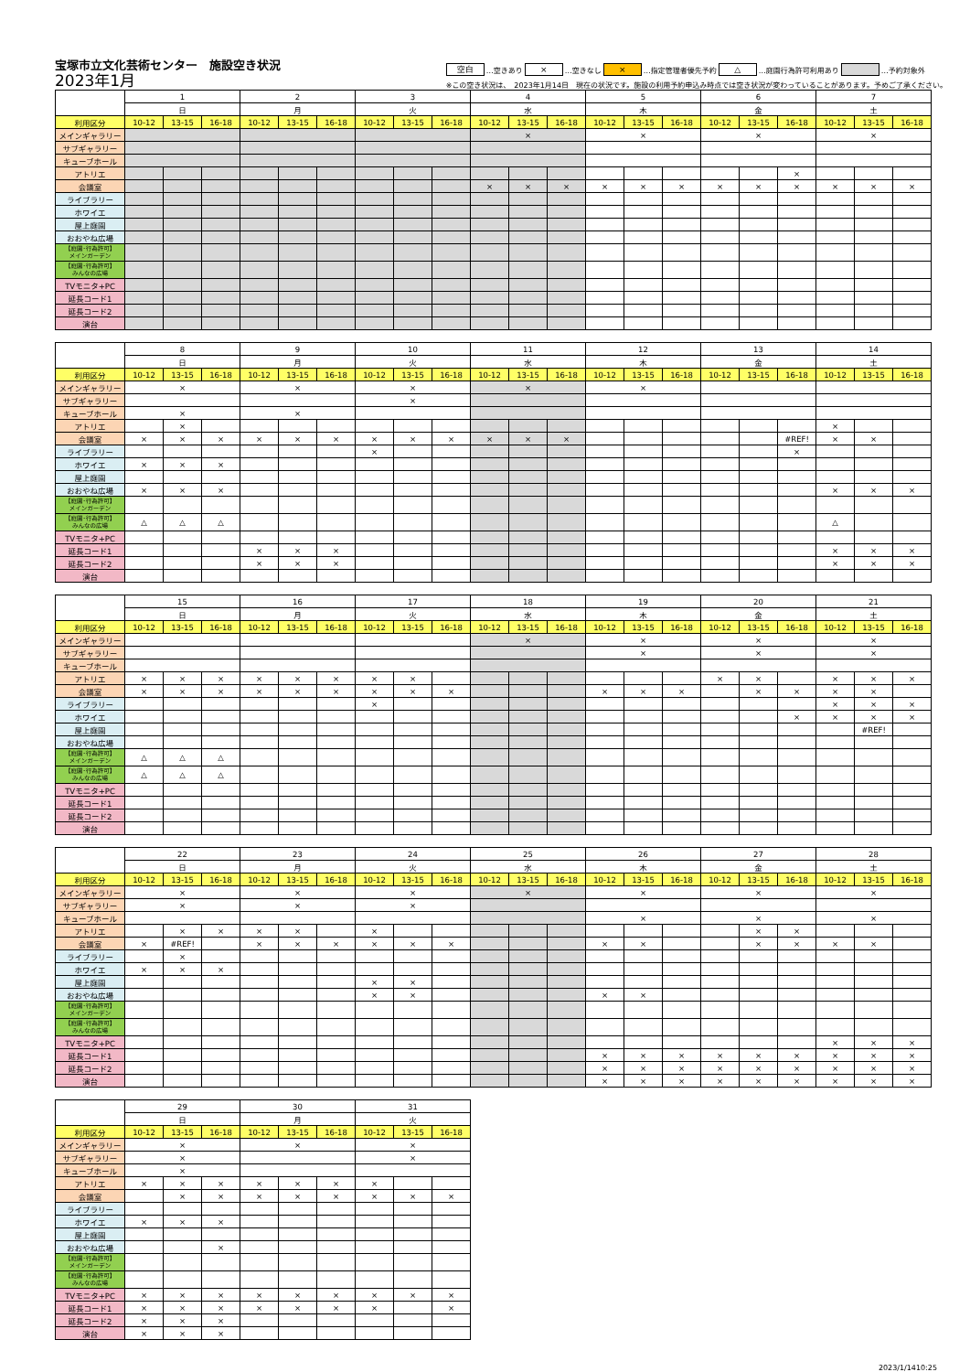宝塚市立文化芸術センター　施設空き状況
2023年1月
空白 …空きあり × …空きなし × …指定管理者優先予約 △ …庭園行為許可利用あり …予約対象外
※この空き状況は、　2023年1月14日　現在の状況です。施設の利用予約申込み時点では空き状況が変わっていることがあります。予めご了承ください。
| | 1 | | | 2 | | | 3 | | | 4 | | | 5 | | | 6 | | | 7 | | |
| | 日 | | | 月 | | | 火 | | | 水 | | | 木 | | | 金 | | | 土 | | |
| 利用区分 | 10-12 | 13-15 | 16-18 | 10-12 | 13-15 | 16-18 | 10-12 | 13-15 | 16-18 | 10-12 | 13-15 | 16-18 | 10-12 | 13-15 | 16-18 | 10-12 | 13-15 | 16-18 | 10-12 | 13-15 | 16-18 |
| メインギャラリー | | | | | | | | | | × | | | × | | | × | | | × | | |
| サブギャラリー | | | | | | | | | | | | | | | | | | | | | |
| キューブホール | | | | | | | | | | | | | | | | | | | | | |
| アトリエ | | | | | | | | | | | | | | | | | | × | | | |
| 会議室 | | | | | | | | | | × | × | × | × | × | × | × | × | × | × | × | × |
| ライブラリー | | | | | | | | | | | | | | | | | | | | | |
| ホワイエ | | | | | | | | | | | | | | | | | | | | | |
| 屋上庭園 | | | | | | | | | | | | | | | | | | | | | |
| おおやね広場 | | | | | | | | | | | | | | | | | | | | | |
| 【庭園･行為許可】 メインガーデン | | | | | | | | | | | | | | | | | | | | | |
| 【庭園･行為許可】 みんなの広場 | | | | | | | | | | | | | | | | | | | | | |
| TVモニタ+PC | | | | | | | | | | | | | | | | | | | | | |
| 延長コード1 | | | | | | | | | | | | | | | | | | | | | |
| 延長コード2 | | | | | | | | | | | | | | | | | | | | | |
| 演台 | | | | | | | | | | | | | | | | | | | | | |
| | 8 | | | 9 | | | 10 | | | 11 | | | 12 | | | 13 | | | 14 | | |
| | 日 | | | 月 | | | 火 | | | 水 | | | 木 | | | 金 | | | 土 | | |
| 利用区分 | 10-12 | 13-15 | 16-18 | 10-12 | 13-15 | 16-18 | 10-12 | 13-15 | 16-18 | 10-12 | 13-15 | 16-18 | 10-12 | 13-15 | 16-18 | 10-12 | 13-15 | 16-18 | 10-12 | 13-15 | 16-18 |
| メインギャラリー | × | | | × | | | × | | | × | | | × | | | | | | | | |
| サブギャラリー | | | | | | | × | | | | | | | | | | | | | | |
| キューブホール | × | | | × | | | | | | | | | | | | | | | | | |
| アトリエ | | × | | | | | | | | | | | | | | | | | × | | |
| 会議室 | × | × | × | × | × | × | × | × | × | × | × | × | | | | | | #REF! | × | × | |
| ライブラリー | | | | | | | × | | | | | | | | | | | × | | | |
| ホワイエ | × | × | × | | | | | | | | | | | | | | | | | | |
| 屋上庭園 | | | | | | | | | | | | | | | | | | | | | |
| おおやね広場 | × | × | × | | | | | | | | | | | | | | | | × | × | × |
| 【庭園･行為許可】 メインガーデン | | | | | | | | | | | | | | | | | | | | | |
| 【庭園･行為許可】 みんなの広場 | △ | △ | △ | | | | | | | | | | | | | | | | △ | | |
| TVモニタ+PC | | | | | | | | | | | | | | | | | | | | | |
| 延長コード1 | | | | × | × | × | | | | | | | | | | | | | × | × | × |
| 延長コード2 | | | | × | × | × | | | | | | | | | | | | | × | × | × |
| 演台 | | | | | | | | | | | | | | | | | | | | | |
| | 15 | | | 16 | | | 17 | | | 18 | | | 19 | | | 20 | | | 21 | | |
| | 日 | | | 月 | | | 火 | | | 水 | | | 木 | | | 金 | | | 土 | | |
| 利用区分 | 10-12 | 13-15 | 16-18 | 10-12 | 13-15 | 16-18 | 10-12 | 13-15 | 16-18 | 10-12 | 13-15 | 16-18 | 10-12 | 13-15 | 16-18 | 10-12 | 13-15 | 16-18 | 10-12 | 13-15 | 16-18 |
| メインギャラリー | | | | | | | | | | × | | | × | | | × | | | × | | |
| サブギャラリー | | | | | | | | | | | | | × | | | × | | | × | | |
| キューブホール | | | | | | | | | | | | | | | | | | | | | |
| アトリエ | × | × | × | × | × | × | × | × | | | | | | | | × | × | | × | × | × |
| 会議室 | × | × | × | × | × | × | × | × | × | | | | × | × | × | | × | × | × | × | |
| ライブラリー | | | | | | | × | | | | | | | | | | | | × | × | × |
| ホワイエ | | | | | | | | | | | | | | | | | | × | × | × | × |
| 屋上庭園 | | | | | | | | | | | | | | | | | | | | #REF! | |
| おおやね広場 | | | | | | | | | | | | | | | | | | | | | |
| 【庭園･行為許可】 メインガーデン | △ | △ | △ | | | | | | | | | | | | | | | | | | |
| 【庭園･行為許可】 みんなの広場 | △ | △ | △ | | | | | | | | | | | | | | | | | | |
| TVモニタ+PC | | | | | | | | | | | | | | | | | | | | | |
| 延長コード1 | | | | | | | | | | | | | | | | | | | | | |
| 延長コード2 | | | | | | | | | | | | | | | | | | | | | |
| 演台 | | | | | | | | | | | | | | | | | | | | | |
| | 22 | | | 23 | | | 24 | | | 25 | | | 26 | | | 27 | | | 28 | | |
| | 日 | | | 月 | | | 火 | | | 水 | | | 木 | | | 金 | | | 土 | | |
| 利用区分 | 10-12 | 13-15 | 16-18 | 10-12 | 13-15 | 16-18 | 10-12 | 13-15 | 16-18 | 10-12 | 13-15 | 16-18 | 10-12 | 13-15 | 16-18 | 10-12 | 13-15 | 16-18 | 10-12 | 13-15 | 16-18 |
| メインギャラリー | × | | | × | | | × | | | × | | | × | | | × | | | × | | |
| サブギャラリー | × | | | × | | | × | | | | | | | | | | | | | | |
| キューブホール | | | | | | | | | | | | | × | | | × | | | × | | |
| アトリエ | | × | × | × | × | | × | | | | | | | | | | × | × | | | |
| 会議室 | × | #REF! | | × | × | × | × | × | × | | | | × | × | | | × | × | × | × | |
| ライブラリー | | × | | | | | | | | | | | | | | | | | | | |
| ホワイエ | × | × | × | | | | | | | | | | | | | | | | | | |
| 屋上庭園 | | | | | | | × | × | | | | | | | | | | | | | |
| おおやね広場 | | | | | | | × | × | | | | | × | × | | | | | | | |
| 【庭園･行為許可】 メインガーデン | | | | | | | | | | | | | | | | | | | | | |
| 【庭園･行為許可】 みんなの広場 | | | | | | | | | | | | | | | | | | | | | |
| TVモニタ+PC | | | | | | | | | | | | | | | | | | | × | × | × |
| 延長コード1 | | | | | | | | | | | | | × | × | × | × | × | × | × | × | × |
| 延長コード2 | | | | | | | | | | | | | × | × | × | × | × | × | × | × | × |
| 演台 | | | | | | | | | | | | | × | × | × | × | × | × | × | × | × |
| | 29 | | | 30 | | | 31 | | |
| | 日 | | | 月 | | | 火 | | |
| 利用区分 | 10-12 | 13-15 | 16-18 | 10-12 | 13-15 | 16-18 | 10-12 | 13-15 | 16-18 |
| メインギャラリー | × | | | × | | | × | | |
| サブギャラリー | × | | | | | | × | | |
| キューブホール | × | | | | | | | | |
| アトリエ | × | × | × | × | × | × | × | | |
| 会議室 | | × | × | × | × | × | × | × | × |
| ライブラリー | | | | | | | | | |
| ホワイエ | × | × | × | | | | | | |
| 屋上庭園 | | | | | | | | | |
| おおやね広場 | | | × | | | | | | |
| 【庭園･行為許可】 メインガーデン | | | | | | | | | |
| 【庭園･行為許可】 みんなの広場 | | | | | | | | | |
| TVモニタ+PC | × | × | × | × | × | × | × | × | × |
| 延長コード1 | × | × | × | × | × | × | × | | × |
| 延長コード2 | × | × | × | | | | | | |
| 演台 | × | × | × | | | | | | |
2023/1/1410:25